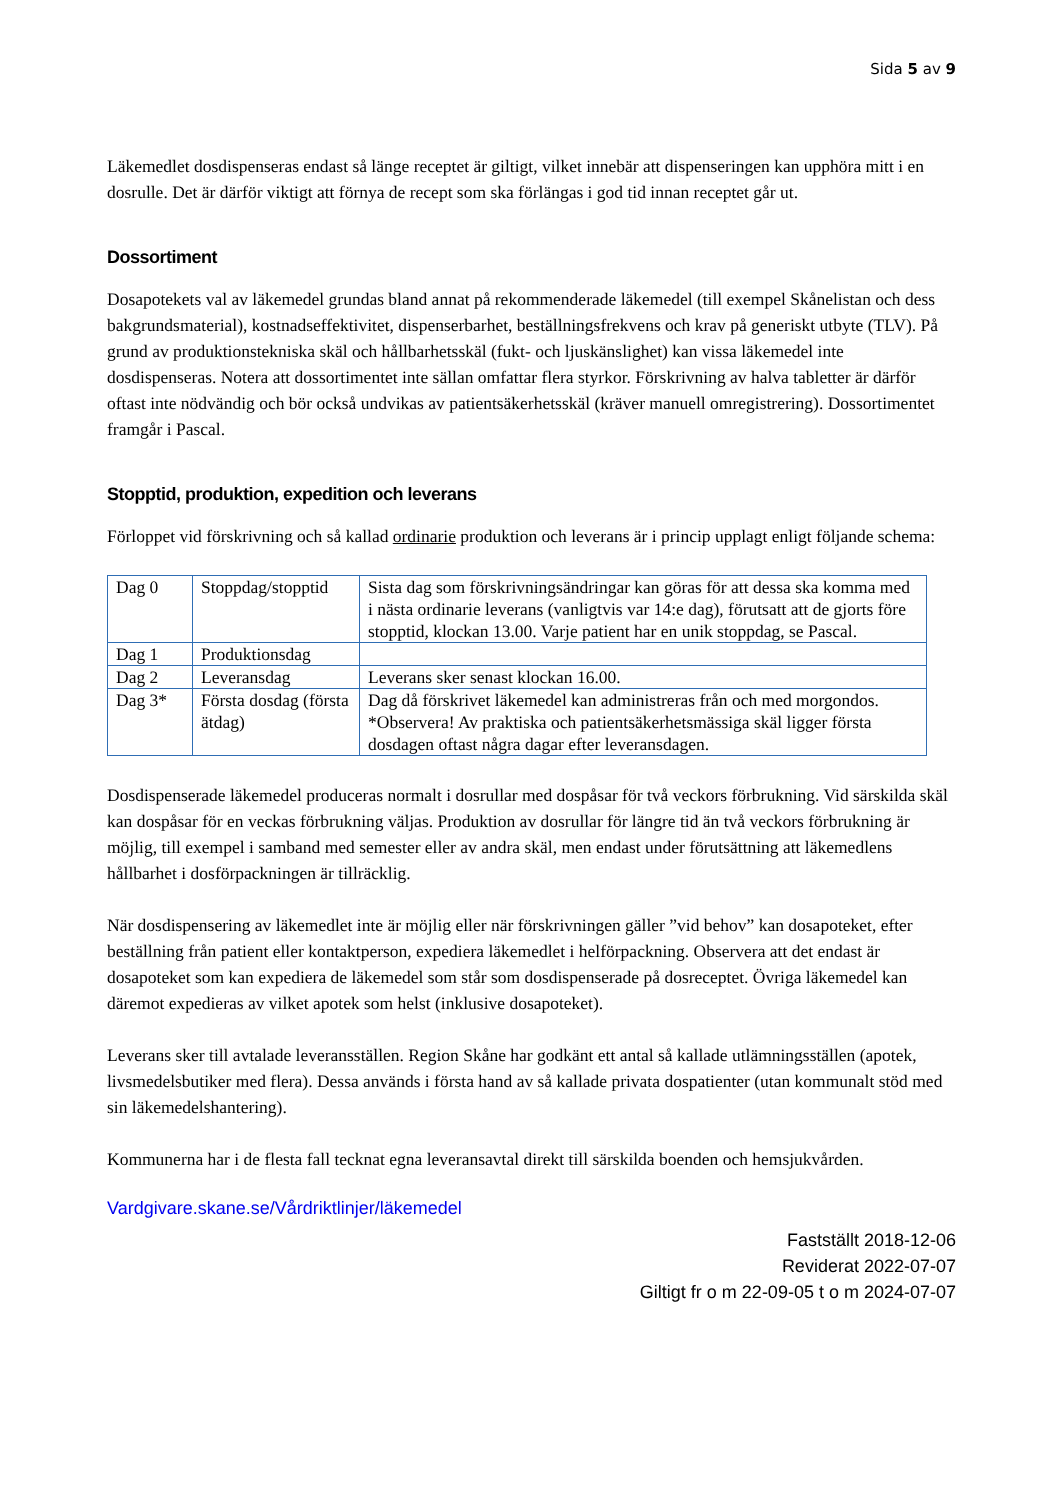Sida 5 av 9
Läkemedlet dosdispenseras endast så länge receptet är giltigt, vilket innebär att dispenseringen kan upphöra mitt i en dosrulle. Det är därför viktigt att förnya de recept som ska förlängas i god tid innan receptet går ut.
Dossortiment
Dosapotekets val av läkemedel grundas bland annat på rekommenderade läkemedel (till exempel Skånelistan och dess bakgrundsmaterial), kostnadseffektivitet, dispenserbarhet, beställningsfrekvens och krav på generiskt utbyte (TLV). På grund av produktionstekniska skäl och hållbarhetsskäl (fukt- och ljuskänslighet) kan vissa läkemedel inte dosdispenseras. Notera att dossortimentet inte sällan omfattar flera styrkor. Förskrivning av halva tabletter är därför oftast inte nödvändig och bör också undvikas av patientsäkerhetsskäl (kräver manuell omregistrering). Dossortimentet framgår i Pascal.
Stopptid, produktion, expedition och leverans
Förloppet vid förskrivning och så kallad ordinarie produktion och leverans är i princip upplagt enligt följande schema:
| Dag 0 | Stoppdag/stopptid | Sista dag som förskrivningsändringar kan göras för att dessa ska komma med i nästa ordinarie leverans (vanligtvis var 14:e dag), förutsatt att de gjorts före stopptid, klockan 13.00. Varje patient har en unik stoppdag, se Pascal. |
| Dag 1 | Produktionsdag | |
| Dag 2 | Leveransdag | Leverans sker senast klockan 16.00. |
| Dag 3* | Första dosdag (första ätdag) | Dag då förskrivet läkemedel kan administreras från och med morgondos. *Observera! Av praktiska och patientsäkerhetsmässiga skäl ligger första dosdagen oftast några dagar efter leveransdagen. |
Dosdispenserade läkemedel produceras normalt i dosrullar med dospåsar för två veckors förbrukning. Vid särskilda skäl kan dospåsar för en veckas förbrukning väljas. Produktion av dosrullar för längre tid än två veckors förbrukning är möjlig, till exempel i samband med semester eller av andra skäl, men endast under förutsättning att läkemedlens hållbarhet i dosförpackningen är tillräcklig.
När dosdispensering av läkemedlet inte är möjlig eller när förskrivningen gäller ”vid behov” kan dosapoteket, efter beställning från patient eller kontaktperson, expediera läkemedlet i helförpackning. Observera att det endast är dosapoteket som kan expediera de läkemedel som står som dosdispenserade på dosreceptet. Övriga läkemedel kan däremot expedieras av vilket apotek som helst (inklusive dosapoteket).
Leverans sker till avtalade leveransställen. Region Skåne har godkänt ett antal så kallade utlämningsställen (apotek, livsmedelsbutiker med flera). Dessa används i första hand av så kallade privata dospatienter (utan kommunalt stöd med sin läkemedelshantering).
Kommunerna har i de flesta fall tecknat egna leveransavtal direkt till särskilda boenden och hemsjukvården.
Vardgivare.skane.se/Vårdriktlinjer/läkemedel
Fastställt 2018-12-06
Reviderat 2022-07-07
Giltigt fr o m 22-09-05 t o m 2024-07-07